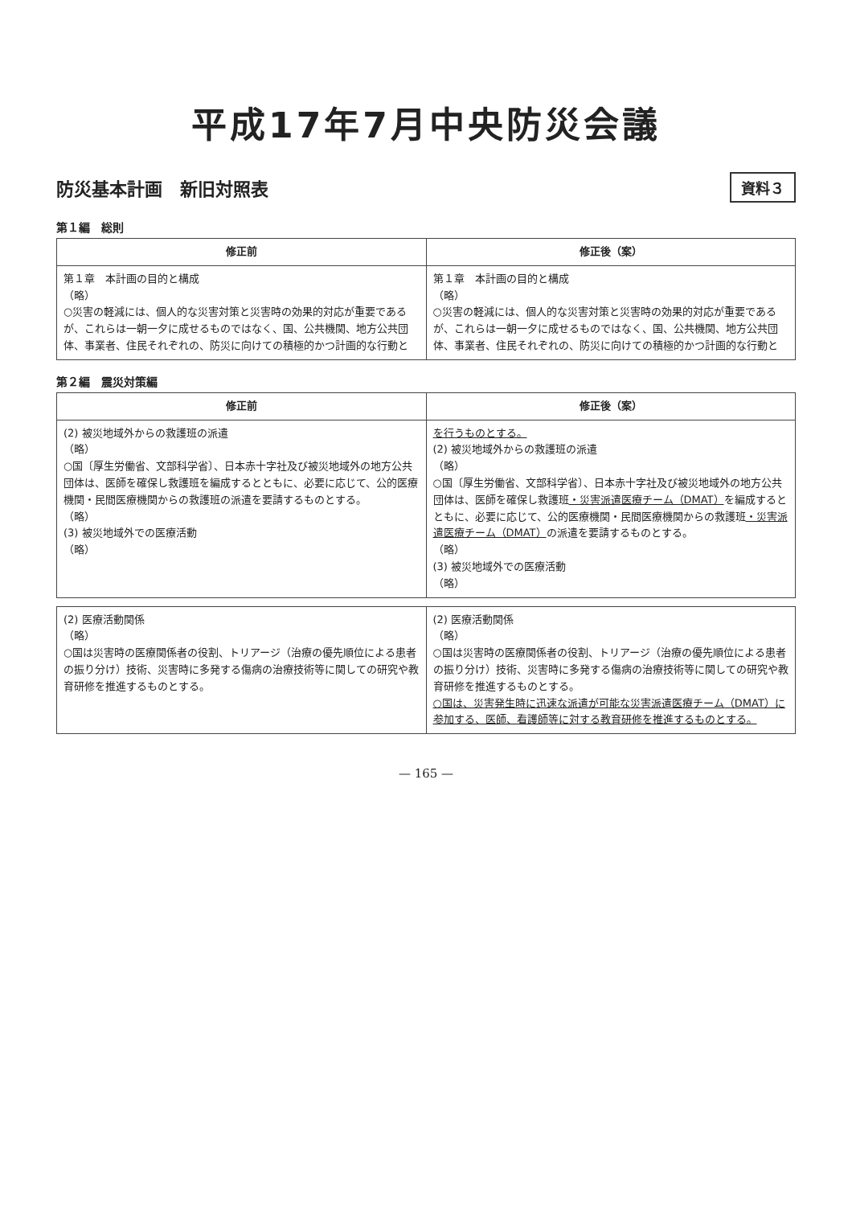平成17年7月中央防災会議
防災基本計画　新旧対照表
資料３
第１編　総則
| 修正前 | 修正後（案） |
| --- | --- |
| 第１章 本計画の目的と構成 （略） ○災害の軽減には、個人的な災害対策と災害時の効果的対応が重要であるが、これらは一朝一夕に成せるものではなく、国、公共機関、地方公共団体、事業者、住民それぞれの、防災に向けての積極的かつ計画的な行動と | 第１章 本計画の目的と構成 （略） ○災害の軽減には、個人的な災害対策と災害時の効果的対応が重要であるが、これらは一朝一夕に成せるものではなく、国、公共機関、地方公共団体、事業者、住民それぞれの、防災に向けての積極的かつ計画的な行動と |
第２編　震災対策編
| 修正前 | 修正後（案） |
| --- | --- |
| (2) 被災地域外からの救護班の派遣 （略） ○国〔厚生労働省、文部科学省〕、日本赤十字社及び被災地域外の地方公共団体は、医師を確保し救護班を編成するとともに、必要に応じて、公的医療機関・民間医療機関からの救護班の派遣を要請するものとする。 （略） (3) 被災地域外での医療活動 （略） | を行うものとする。 (2) 被災地域外からの救護班の派遣 （略） ○国〔厚生労働省、文部科学省〕、日本赤十字社及び被災地域外の地方公共団体は、医師を確保し救護班 ・災害派遣医療チーム（DMAT） を編成するとともに、必要に応じて、公的医療機関・民間医療機関からの救護班 ・災害派遣医療チーム（DMAT） の派遣を要請するものとする。 （略） (3) 被災地域外での医療活動 （略） |
| (2) 医療活動関係 （略） ○国は災害時の医療関係者の役割、トリアージ（治療の優先順位による患者の振り分け）技術、災害時に多発する傷病の治療技術等に関しての研究や教育研修を推進するものとする。 | (2) 医療活動関係 （略） ○国は災害時の医療関係者の役割、トリアージ（治療の優先順位による患者の振り分け）技術、災害時に多発する傷病の治療技術等に関しての研究や教育研修を推進するものとする。 ○国は、災害発生時に迅速な派遣が可能な災害派遣医療チーム（DMAT）に参加する、医師、看護師等に対する教育研修を推進するものとする。 |
— 165 —